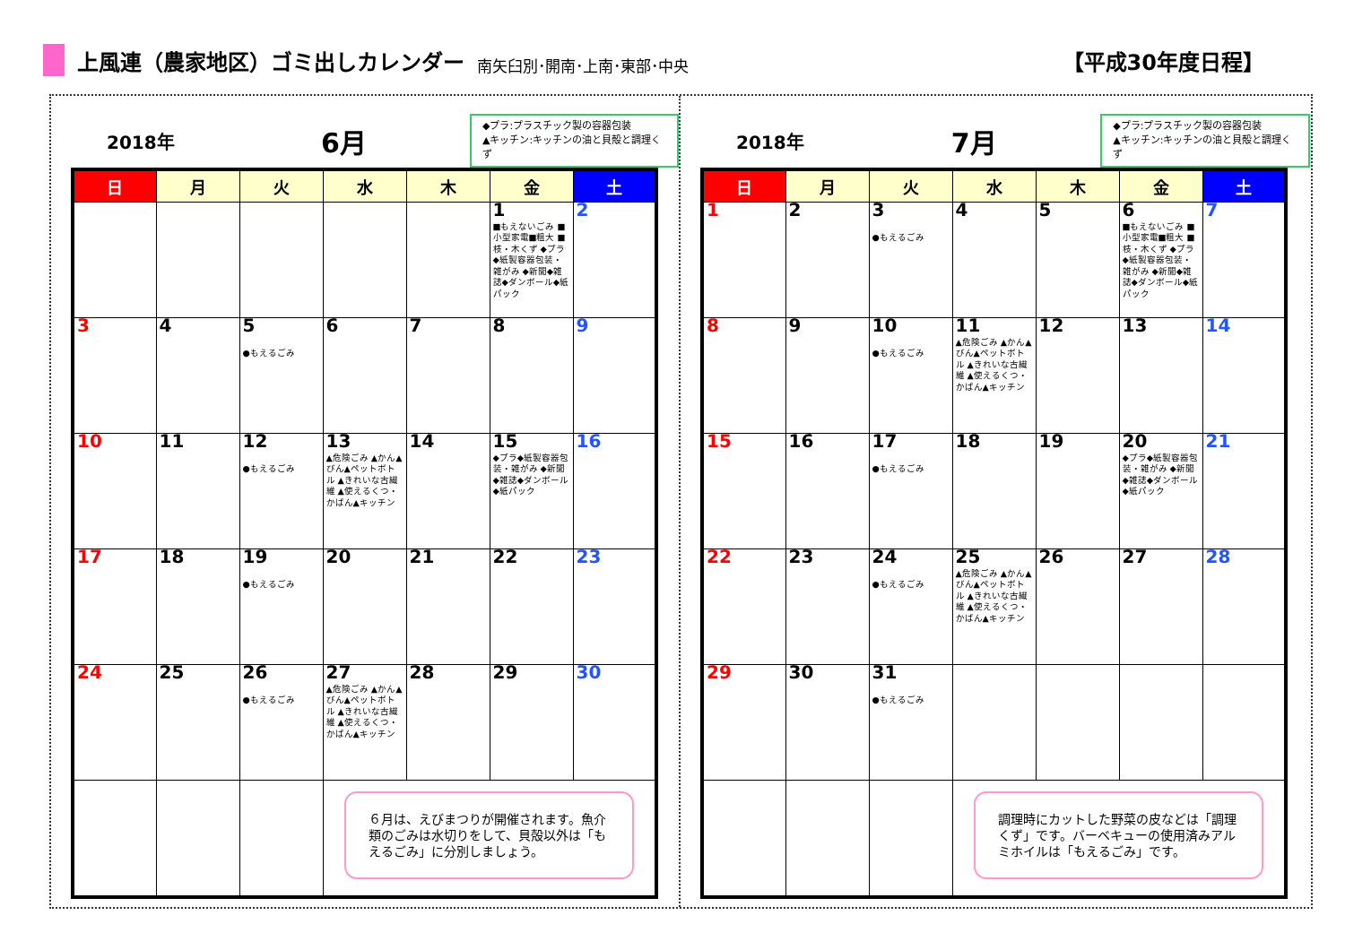上風連（農家地区）ゴミ出しカレンダー 南矢臼別･開南･上南･東部･中央 【平成30年度日程】
2018年 6月
◆プラ:プラスチック製の容器包装
▲キッチン:キッチンの油と貝殻と調理くず
| 日 | 月 | 火 | 水 | 木 | 金 | 土 |
| --- | --- | --- | --- | --- | --- | --- |
| | | | | | 1 ■もえないごみ ■小型家電■粗大 ■枝・木くず ◆プラ◆紙製容器包装・雑がみ ◆新聞◆雑誌◆ダンボール◆紙パック | 2 |
| 3 | 4 | 5 ●もえるごみ | 6 | 7 | 8 | 9 |
| 10 | 11 | 12 ●もえるごみ | 13 ▲危険ごみ ▲かん▲びん▲ペットボトル ▲きれいな古繊維 ▲使えるくつ・かばん▲キッチン | 14 | 15 ◆プラ◆紙製容器包装・雑がみ ◆新聞◆雑誌◆ダンボール◆紙パック | 16 |
| 17 | 18 | 19 ●もえるごみ | 20 | 21 | 22 | 23 |
| 24 | 25 | 26 ●もえるごみ | 27 ▲危険ごみ ▲かん▲びん▲ペットボトル ▲きれいな古繊維 ▲使えるくつ・かばん▲キッチン | 28 | 29 | 30 |
| | | | ６月は、えびまつりが開催されます。魚介類のごみは水切りをして、貝殻以外は「もえるごみ」に分別しましょう。 | | | |
2018年 7月
◆プラ:プラスチック製の容器包装
▲キッチン:キッチンの油と貝殻と調理くず
| 日 | 月 | 火 | 水 | 木 | 金 | 土 |
| --- | --- | --- | --- | --- | --- | --- |
| 1 | 2 | 3 ●もえるごみ | 4 | 5 | 6 ■もえないごみ ■小型家電■粗大 ■枝・木くず ◆プラ◆紙製容器包装・雑がみ ◆新聞◆雑誌◆ダンボール◆紙パック | 7 |
| 8 | 9 | 10 ●もえるごみ | 11 ▲危険ごみ ▲かん▲びん▲ペットボトル ▲きれいな古繊維 ▲使えるくつ・かばん▲キッチン | 12 | 13 | 14 |
| 15 | 16 | 17 ●もえるごみ | 18 | 19 | 20 ◆プラ◆紙製容器包装・雑がみ ◆新聞◆雑誌◆ダンボール◆紙パック | 21 |
| 22 | 23 | 24 ●もえるごみ | 25 ▲危険ごみ ▲かん▲びん▲ペットボトル ▲きれいな古繊維 ▲使えるくつ・かばん▲キッチン | 26 | 27 | 28 |
| 29 | 30 | 31 ●もえるごみ | | | | |
| | | | 調理時にカットした野菜の皮などは「調理くず」です。バーベキューの使用済みアルミホイルは「もえるごみ」です。 | | | |